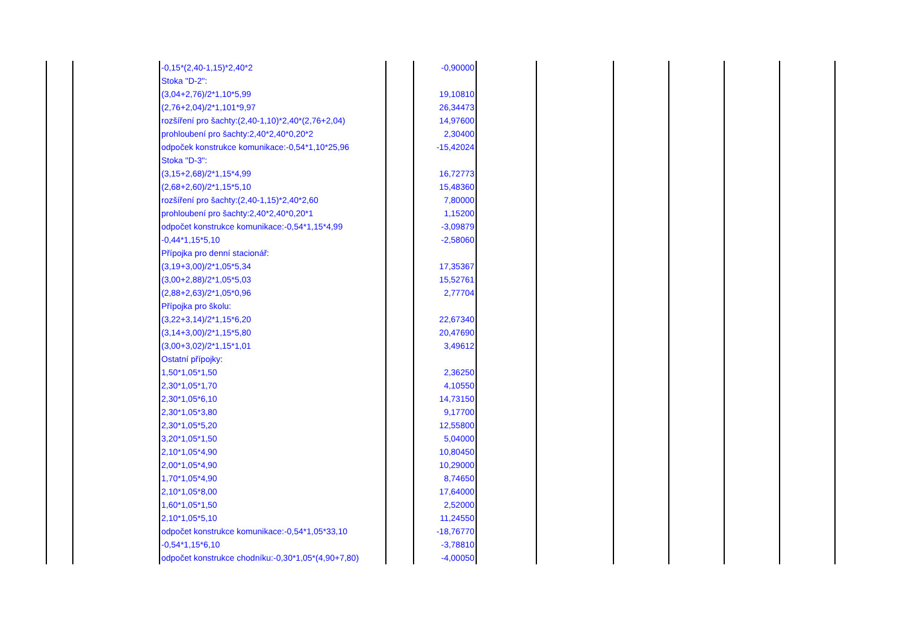| | | -0,15*(2,40-1,15)*2,40*2 | | -0,90000 | | | | | | |
| | | Stoka "D-2": | | | | | | | | |
| | | (3,04+2,76)/2*1,10*5,99 | | 19,10810 | | | | | | |
| | | (2,76+2,04)/2*1,101*9,97 | | 26,34473 | | | | | | |
| | | rozšíření pro šachty:(2,40-1,10)*2,40*(2,76+2,04) | | 14,97600 | | | | | | |
| | | prohloubení pro šachty:2,40*2,40*0,20*2 | | 2,30400 | | | | | | |
| | | odpoček konstrukce komunikace:-0,54*1,10*25,96 | | -15,42024 | | | | | | |
| | | Stoka "D-3": | | | | | | | | |
| | | (3,15+2,68)/2*1,15*4,99 | | 16,72773 | | | | | | |
| | | (2,68+2,60)/2*1,15*5,10 | | 15,48360 | | | | | | |
| | | rozšíření pro šachty:(2,40-1,15)*2,40*2,60 | | 7,80000 | | | | | | |
| | | prohloubení pro šachty:2,40*2,40*0,20*1 | | 1,15200 | | | | | | |
| | | odpočet konstrukce komunikace:-0,54*1,15*4,99 | | -3,09879 | | | | | | |
| | | -0,44*1,15*5,10 | | -2,58060 | | | | | | |
| | | Přípojka pro denní stacionář: | | | | | | | | |
| | | (3,19+3,00)/2*1,05*5,34 | | 17,35367 | | | | | | |
| | | (3,00+2,88)/2*1,05*5,03 | | 15,52761 | | | | | | |
| | | (2,88+2,63)/2*1,05*0,96 | | 2,77704 | | | | | | |
| | | Přípojka pro školu: | | | | | | | | |
| | | (3,22+3,14)/2*1,15*6,20 | | 22,67340 | | | | | | |
| | | (3,14+3,00)/2*1,15*5,80 | | 20,47690 | | | | | | |
| | | (3,00+3,02)/2*1,15*1,01 | | 3,49612 | | | | | | |
| | | Ostatní přípojky: | | | | | | | | |
| | | 1,50*1,05*1,50 | | 2,36250 | | | | | | |
| | | 2,30*1,05*1,70 | | 4,10550 | | | | | | |
| | | 2,30*1,05*6,10 | | 14,73150 | | | | | | |
| | | 2,30*1,05*3,80 | | 9,17700 | | | | | | |
| | | 2,30*1,05*5,20 | | 12,55800 | | | | | | |
| | | 3,20*1,05*1,50 | | 5,04000 | | | | | | |
| | | 2,10*1,05*4,90 | | 10,80450 | | | | | | |
| | | 2,00*1,05*4,90 | | 10,29000 | | | | | | |
| | | 1,70*1,05*4,90 | | 8,74650 | | | | | | |
| | | 2,10*1,05*8,00 | | 17,64000 | | | | | | |
| | | 1,60*1,05*1,50 | | 2,52000 | | | | | | |
| | | 2,10*1,05*5,10 | | 11,24550 | | | | | | |
| | | odpočet konstrukce komunikace:-0,54*1,05*33,10 | | -18,76770 | | | | | | |
| | | -0,54*1,15*6,10 | | -3,78810 | | | | | | |
| | | odpočet konstrukce chodníku:-0,30*1,05*(4,90+7,80) | | -4,00050 | | | | | | |